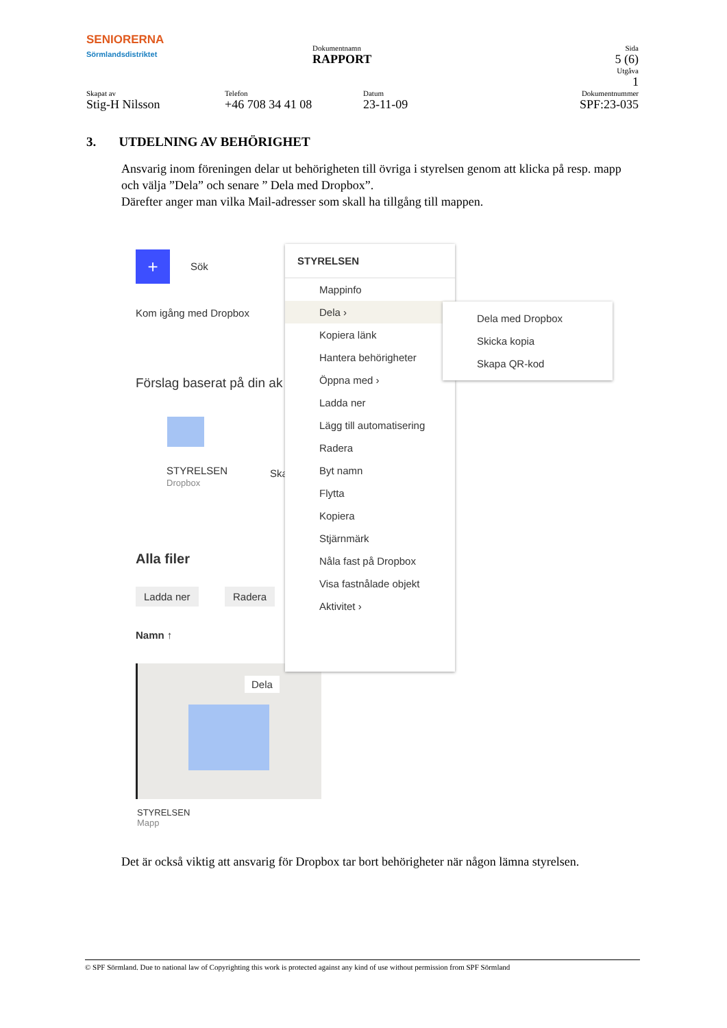SENIORERNA
Sörmlandsdistriktet
Dokumentnamn
RAPPORT
Sida
5 (6)
Utgåva
1
Skapat av
Stig-H Nilsson
Telefon
+46 708 34 41 08
Datum
23-11-09
Dokumentnummer
SPF:23-035
3. UTDELNING AV BEHÖRIGHET
Ansvarig inom föreningen delar ut behörigheten till övriga i styrelsen genom att klicka på resp. mapp och välja ”Dela” och senare ” Dela med Dropbox”.
Därefter anger man vilka Mail-adresser som skall ha tillgång till mappen.
+ Sök
Kom igång med Dropbox
Förslag baserat på din ak
STYRELSEN
Dropbox
Ska
Alla filer
Ladda ner Radera
Namn ↑
Dela
STYRELSEN
Mapp
STYRELSEN
Mappinfo
Dela ›
Kopiera länk
Hantera behörigheter
Öppna med ›
Ladda ner
Lägg till automatisering
Radera
Byt namn
Flytta
Kopiera
Stjärnmärk
Nåla fast på Dropbox
Visa fastnålade objekt
Aktivitet ›
Dela med Dropbox
Skicka kopia
Skapa QR-kod
Det är också viktig att ansvarig för Dropbox tar bort behörigheter när någon lämna styrelsen.
© SPF Sörmland. Due to national law of Copyrighting this work is protected against any kind of use without permission from SPF Sörmland